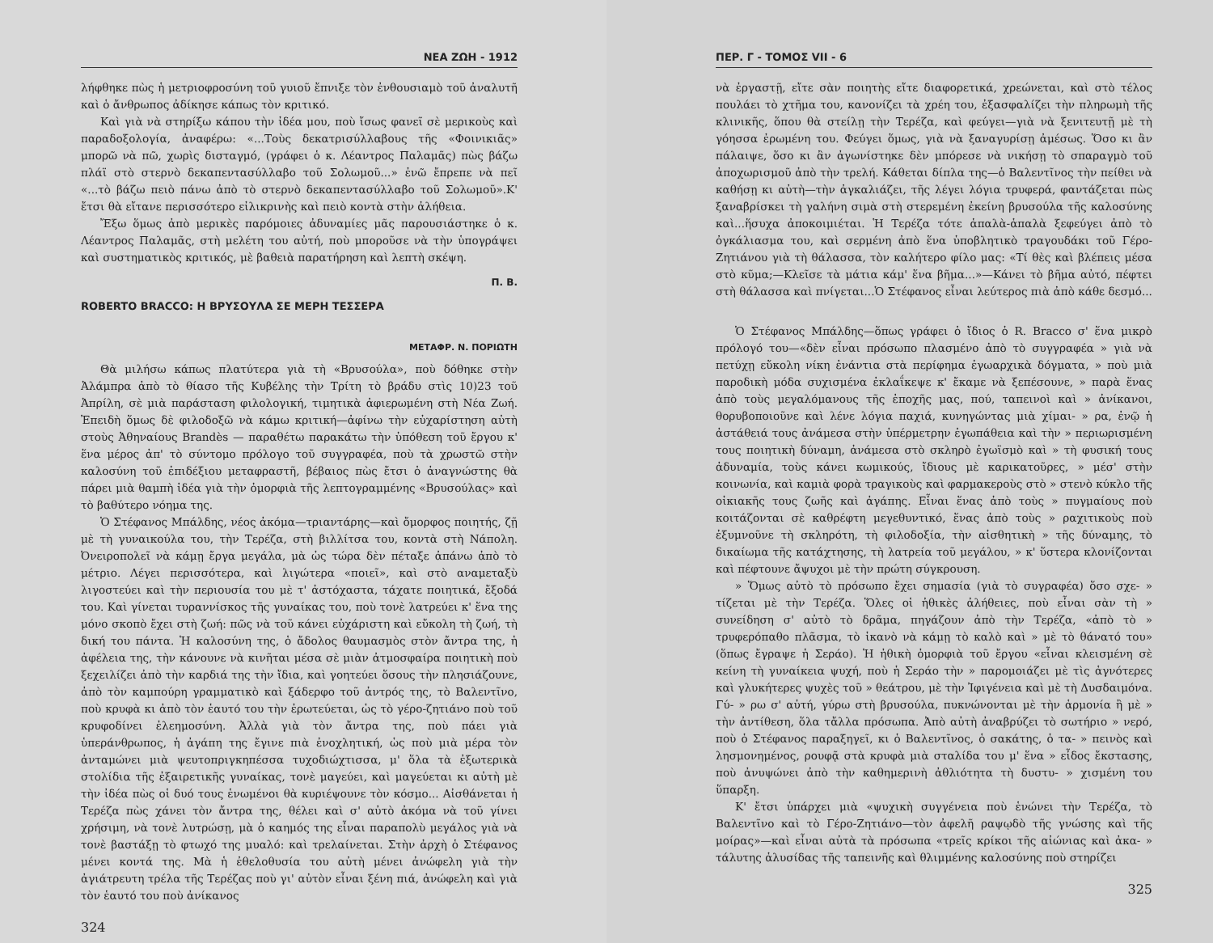ΝΕΑ ΖΩΗ - 1912
λήφθηκε πὼς ἡ μετριοφροσύνη τοῦ γυιοῦ ἔπνιξε τὸν ἐνθουσιαμὸ τοῦ ἀναλυτῆ καὶ ὁ ἄνθρωπος ἀδίκησε κάπως τὸν κριτικό.
Καὶ γιὰ νὰ στηρίξω κάπου τὴν ἰδέα μου, ποὺ ἴσως φανεῖ σὲ μερικοὺς καὶ παραδοξολογία, ἀναφέρω: «...Τοὺς δεκατρισύλλαβους τῆς «Φοινικιᾶς» μπορῶ νὰ πῶ, χωρὶς δισταγμό, (γράφει ὁ κ. Λέαντρος Παλαμᾶς) πὼς βάζω πλάϊ στὸ στερνὸ δεκαπεντασύλλαβο τοῦ Σολωμοῦ...» ἐνῶ ἔπρεπε νὰ πεῖ «...τὸ βάζω πειὸ πάνω ἀπὸ τὸ στερνὸ δεκαπεντασύλλαβο τοῦ Σολωμοῦ».Κ' ἔτσι θὰ εἴτανε περισσότερο εἰλικρινὴς καὶ πειὸ κοντὰ στὴν ἀλήθεια.
Ἔξω ὅμως ἀπὸ μερικὲς παρόμοιες ἀδυναμίες μᾶς παρουσιάστηκε ὁ κ. Λέαντρος Παλαμᾶς, στὴ μελέτη του αὐτή, ποὺ μποροῦσε νὰ τὴν ὑπογράψει καὶ συστηματικὸς κριτικός, μὲ βαθειὰ παρατήρηση καὶ λεπτὴ σκέψη.
Π. Β.
ROBERTO BRACCO: Η ΒΡΥΣΟΥΛΑ ΣΕ ΜΕΡΗ ΤΕΣΣΕΡΑ
ΜΕΤΑΦΡ. Ν. ΠΟΡΙΩΤΗ
Θὰ μιλήσω κάπως πλατύτερα γιὰ τὴ «Βρυσούλα», ποὺ δόθηκε στὴν Ἀλάμπρα ἀπὸ τὸ θίασο τῆς Κυβέλης τὴν Τρίτη τὸ βράδυ στὶς 10)23 τοῦ Ἀπρίλη, σὲ μιὰ παράσταση φιλολογική, τιμητικὰ ἀφιερωμένη στὴ Νέα Ζωή. Ἐπειδὴ ὅμως δὲ φιλοδοξῶ νὰ κάμω κριτική—ἀφίνω τὴν εὐχαρίστηση αὐτὴ στοὺς Ἀθηναίους Brandès — παραθέτω παρακάτω τὴν ὑπόθεση τοῦ ἔργου κ' ἕνα μέρος ἀπ' τὸ σύντομο πρόλογο τοῦ συγγραφέα, ποὺ τὰ χρωστῶ στὴν καλοσύνη τοῦ ἐπιδέξιου μεταφραστῆ, βέβαιος πὼς ἔτσι ὁ ἀναγνώστης θὰ πάρει μιὰ θαμπὴ ἰδέα γιὰ τὴν ὀμορφιὰ τῆς λεπτογραμμένης «Βρυσούλας» καὶ τὸ βαθύτερο νόημα της.
Ὁ Στέφανος Μπάλδης, νέος ἀκόμα—τριαντάρης—καὶ ὄμορφος ποιητής, ζῇ μὲ τὴ γυναικούλα του, τὴν Τερέζα, στὴ βιλλίτσα του, κοντὰ στὴ Νάπολη. Ὀνειροπολεῖ νὰ κάμῃ ἔργα μεγάλα, μὰ ὡς τώρα δὲν πέταξε ἀπάνω ἀπὸ τὸ μέτριο. Λέγει περισσότερα, καὶ λιγώτερα «ποιεῖ», καὶ στὸ αναμεταξὺ λιγοστεύει καὶ τὴν περιουσία του μὲ τ' ἀστόχαστα, τάχατε ποιητικά, ἔξοδά του. Καὶ γίνεται τυραννίσκος τῆς γυναίκας του, ποὺ τονὲ λατρεύει κ' ἕνα της μόνο σκοπὸ ἔχει στὴ ζωή: πῶς νὰ τοῦ κάνει εὐχάριστη καὶ εὔκολη τὴ ζωή, τὴ δική του πάντα. Ἡ καλοσύνη της, ὁ ἄδολος θαυμασμὸς στὸν ἄντρα της, ἡ ἀφέλεια της, τὴν κάνουνε νὰ κινῆται μέσα σὲ μιὰν ἀτμοσφαίρα ποιητικὴ ποὺ ξεχειλίζει ἀπὸ τὴν καρδιά της τὴν ἴδια, καὶ γοητεύει ὅσους τὴν πλησιάζουνε, ἀπὸ τὸν καμπούρη γραμματικὸ καὶ ξάδερφο τοῦ ἀντρός της, τὸ Βαλεντῖνο, ποὺ κρυφὰ κι ἀπὸ τὸν ἑαυτό του τὴν ἐρωτεύεται, ὡς τὸ γέρο-ζητιάνο ποὺ τοῦ κρυφοδίνει ἐλεημοσύνη. Ἀλλὰ γιὰ τὸν ἄντρα της, ποὺ πάει γιὰ ὑπεράνθρωπος, ἡ ἀγάπη της ἔγινε πιὰ ἐνοχλητική, ὡς ποὺ μιὰ μέρα τὸν ἀνταμώνει μιὰ ψευτοπριγκηπέσσα τυχοδιώχτισσα, μ' ὅλα τὰ ἐξωτερικὰ στολίδια τῆς ἐξαιρετικῆς γυναίκας, τονὲ μαγεύει, καὶ μαγεύεται κι αὐτὴ μὲ τὴν ἰδέα πὼς οἱ δυό τους ἑνωμένοι θὰ κυριέψουνε τὸν κόσμο... Αἰσθάνεται ἡ Τερέζα πὼς χάνει τὸν ἄντρα της, θέλει καὶ σ' αὐτὸ ἀκόμα νὰ τοῦ γίνει χρήσιμη, νὰ τονὲ λυτρώσῃ, μὰ ὁ καημός της εἶναι παραπολὺ μεγάλος γιὰ νὰ τονὲ βαστάξῃ τὸ φτωχό της μυαλό: καὶ τρελαίνεται. Στὴν ἀρχὴ ὁ Στέφανος μένει κοντά της. Μὰ ἡ ἐθελοθυσία του αὐτὴ μένει ἀνώφελη γιὰ τὴν ἀγιάτρευτη τρέλα τῆς Τερέζας ποὺ γι' αὐτὸν εἶναι ξένη πιά, ἀνώφελη καὶ γιὰ τὸν ἑαυτό του ποὺ ἀνίκανος
324
ΠΕΡ. Γ - ΤΟΜΟΣ VII - 6
νὰ ἐργαστῇ, εἴτε σὰν ποιητὴς εἴτε διαφορετικά, χρεώνεται, καὶ στὸ τέλος πουλάει τὸ χτῆμα του, κανονίζει τὰ χρέη του, ἐξασφαλίζει τὴν πληρωμὴ τῆς κλινικῆς, ὅπου θὰ στείλῃ τὴν Τερέζα, καὶ φεύγει—γιὰ νὰ ξενιτευτῇ μὲ τὴ γόησσα ἐρωμένη του. Φεύγει ὅμως, γιὰ νὰ ξαναγυρίσῃ ἀμέσως. Ὅσο κι ἂν πάλαιψε, ὅσο κι ἂν ἀγωνίστηκε δὲν μπόρεσε νὰ νικήσῃ τὸ σπαραγμὸ τοῦ ἀποχωρισμοῦ ἀπὸ τὴν τρελή. Κάθεται δίπλα της—ὁ Βαλεντῖνος τὴν πείθει νὰ καθήσῃ κι αὐτὴ—τὴν ἀγκαλιάζει, τῆς λέγει λόγια τρυφερά, φαντάζεται πὼς ξαναβρίσκει τὴ γαλήνη σιμὰ στὴ στερεμένη ἐκείνη βρυσούλα τῆς καλοσύνης καὶ...ἥσυχα ἀποκοιμιέται. Ἡ Τερέζα τότε ἁπαλὰ-ἁπαλὰ ξεφεύγει ἀπὸ τὸ ὀγκάλιασμα του, καὶ σερμένη ἀπὸ ἕνα ὑποβλητικὸ τραγουδάκι τοῦ Γέρο-Ζητιάνου γιὰ τὴ θάλασσα, τὸν καλήτερο φίλο μας: «Τί θὲς καὶ βλέπεις μέσα στὸ κῦμα;—Κλεῖσε τὰ μάτια κάμ' ἕνα βῆμα...»—Κάνει τὸ βῆμα αὐτό, πέφτει στὴ θάλασσα καὶ πνίγεται...Ὁ Στέφανος εἶναι λεύτερος πιὰ ἀπὸ κάθε δεσμό...
Ὁ Στέφανος Μπάλδης—ὅπως γράφει ὁ ἴδιος ὁ R. Bracco σ' ἕνα μικρὸ πρόλογό του—«δὲν εἶναι πρόσωπο πλασμένο ἀπὸ τὸ συγγραφέα » γιὰ νὰ πετύχῃ εὔκολη νίκη ἐνάντια στὰ περίφημα ἐγωαρχικὰ δόγματα, » ποὺ μιὰ παροδικὴ μόδα συχισμένα ἐκλαΐκεψε κ' ἔκαμε νὰ ξεπέσουνε, » παρὰ ἕνας ἀπὸ τοὺς μεγαλόμανους τῆς ἐποχῆς μας, πού, ταπεινοὶ καὶ » ἀνίκανοι, θορυβοποιοῦνε καὶ λένε λόγια παχιά, κυνηγώντας μιὰ χίμαι- » ρα, ἐνῷ ἡ ἀστάθειά τους ἀνάμεσα στὴν ὑπέρμετρην ἐγωπάθεια καὶ τὴν » περιωρισμένη τους ποιητικὴ δύναμη, ἀνάμεσα στὸ σκληρὸ ἐγωϊσμὸ καὶ » τὴ φυσική τους ἀδυναμία, τοὺς κάνει κωμικούς, ἴδιους μὲ καρικατοῦρες, » μέσ' στὴν κοινωνία, καὶ καμιὰ φορὰ τραγικοὺς καὶ φαρμακεροὺς στὸ » στενὸ κύκλο τῆς οἰκιακῆς τους ζωῆς καὶ ἀγάπης. Εἶναι ἕνας ἀπὸ τοὺς » πυγμαίους ποὺ κοιτάζονται σὲ καθρέφτη μεγεθυντικό, ἕνας ἀπὸ τοὺς » ραχιτικοὺς ποὺ ἐξυμνοῦνε τὴ σκληρότη, τὴ φιλοδοξία, τὴν αἰσθητικὴ » τῆς δύναμης, τὸ δικαίωμα τῆς κατάχτησης, τὴ λατρεία τοῦ μεγάλου, » κ' ὕστερα κλονίζονται καὶ πέφτουνε ἄψυχοι μὲ τὴν πρώτη σύγκρουση.
» Ὅμως αὐτὸ τὸ πρόσωπο ἔχει σημασία (γιὰ τὸ συγραφέα) ὅσο σχε- » τίζεται μὲ τὴν Τερέζα. Ὅλες οἱ ἠθικὲς ἀλήθειες, ποὺ εἶναι σὰν τὴ » συνείδηση σ' αὐτὸ τὸ δρᾶμα, πηγάζουν ἀπὸ τὴν Τερέζα, «ἀπὸ τὸ » τρυφερόπαθο πλᾶσμα, τὸ ἱκανὸ νὰ κάμῃ τὸ καλὸ καὶ » μὲ τὸ θάνατό του» (ὅπως ἔγραψε ἡ Σεράο). Ἡ ἠθικὴ ὀμορφιὰ τοῦ ἔργου «εἶναι κλεισμένη σὲ κείνη τὴ γυναίκεια ψυχή, ποὺ ἡ Σεράο τὴν » παρομοιάζει μὲ τὶς ἁγνότερες καὶ γλυκήτερες ψυχὲς τοῦ » θεάτρου, μὲ τὴν Ἰφιγένεια καὶ μὲ τὴ Δυσδαιμόνα. Γύ- » ρω σ' αὐτή, γύρω στὴ βρυσούλα, πυκνώνονται μὲ τὴν ἁρμονία ἢ μὲ » τὴν ἀντίθεση, ὅλα τἄλλα πρόσωπα. Ἀπὸ αὐτὴ ἀναβρύζει τὸ σωτήριο » νερό, ποὺ ὁ Στέφανος παραξηγεῖ, κι ὁ Βαλεντῖνος, ὁ σακάτης, ὁ τα- » πεινὸς καὶ λησμονημένος, ρουφᾷ στὰ κρυφὰ μιὰ σταλίδα του μ' ἕνα » εἶδος ἔκστασης, ποὺ ἀνυψώνει ἀπὸ τὴν καθημερινὴ ἀθλιότητα τὴ δυστυ- » χισμένη του ὕπαρξη.
Κ' ἔτσι ὑπάρχει μιὰ «ψυχικὴ συγγένεια ποὺ ἑνώνει τὴν Τερέζα, τὸ Βαλεντῖνο καὶ τὸ Γέρο-Ζητιάνο—τὸν ἀφελῆ ραψῳδὸ τῆς γνώσης καὶ τῆς μοίρας»—καὶ εἶναι αὐτὰ τὰ πρόσωπα «τρεῖς κρίκοι τῆς αἰώνιας καὶ ἀκα- » τάλυτης ἁλυσίδας τῆς ταπεινῆς καὶ θλιμμένης καλοσύνης ποὺ στηρίζει
325